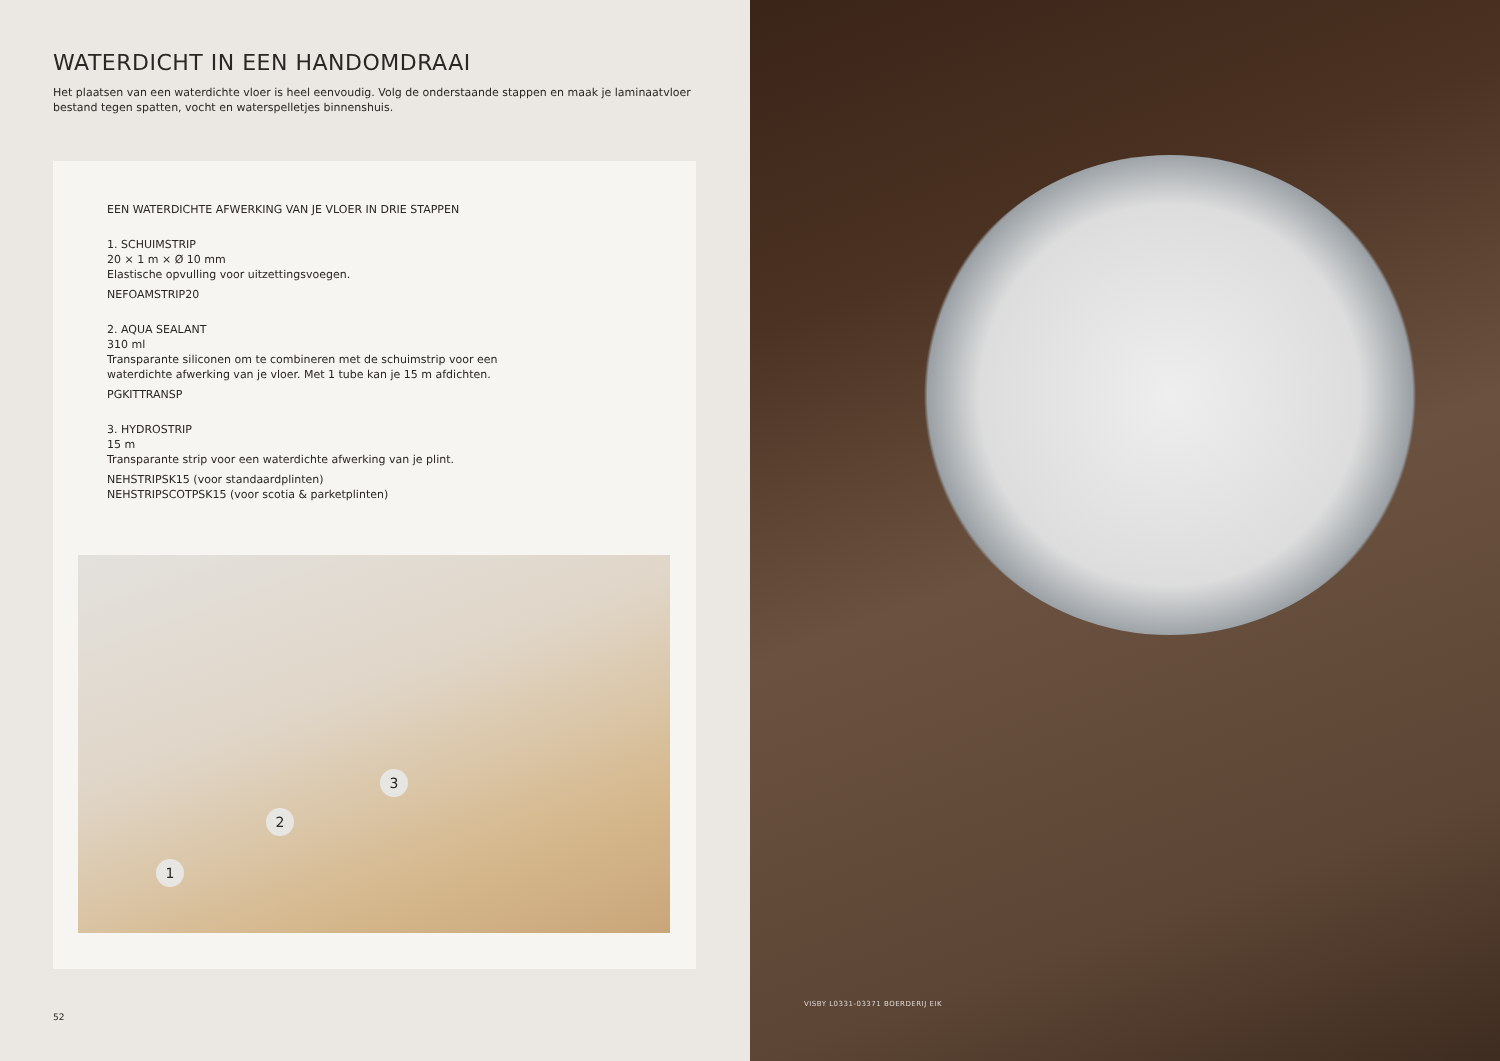WATERDICHT IN EEN HANDOMDRAAI
Het plaatsen van een waterdichte vloer is heel eenvoudig. Volg de onderstaande stappen en maak je laminaatvloer bestand tegen spatten, vocht en waterspelletjes binnenshuis.
EEN WATERDICHTE AFWERKING VAN JE VLOER IN DRIE STAPPEN
1. SCHUIMSTRIP
20 × 1 m × Ø 10 mm
Elastische opvulling voor uitzettingsvoegen.
NEFOAMSTRIP20
2. AQUA SEALANT
310 ml
Transparante siliconen om te combineren met de schuimstrip voor een
waterdichte afwerking van je vloer. Met 1 tube kan je 15 m afdichten.
PGKITTRANSP
3. HYDROSTRIP
15 m
Transparante strip voor een waterdichte afwerking van je plint.
NEHSTRIPSK15 (voor standaardplinten)
NEHSTRIPSCOTPSK15 (voor scotia & parketplinten)
3
2
1
52
VISBY L0331-03371 BOERDERIJ EIK